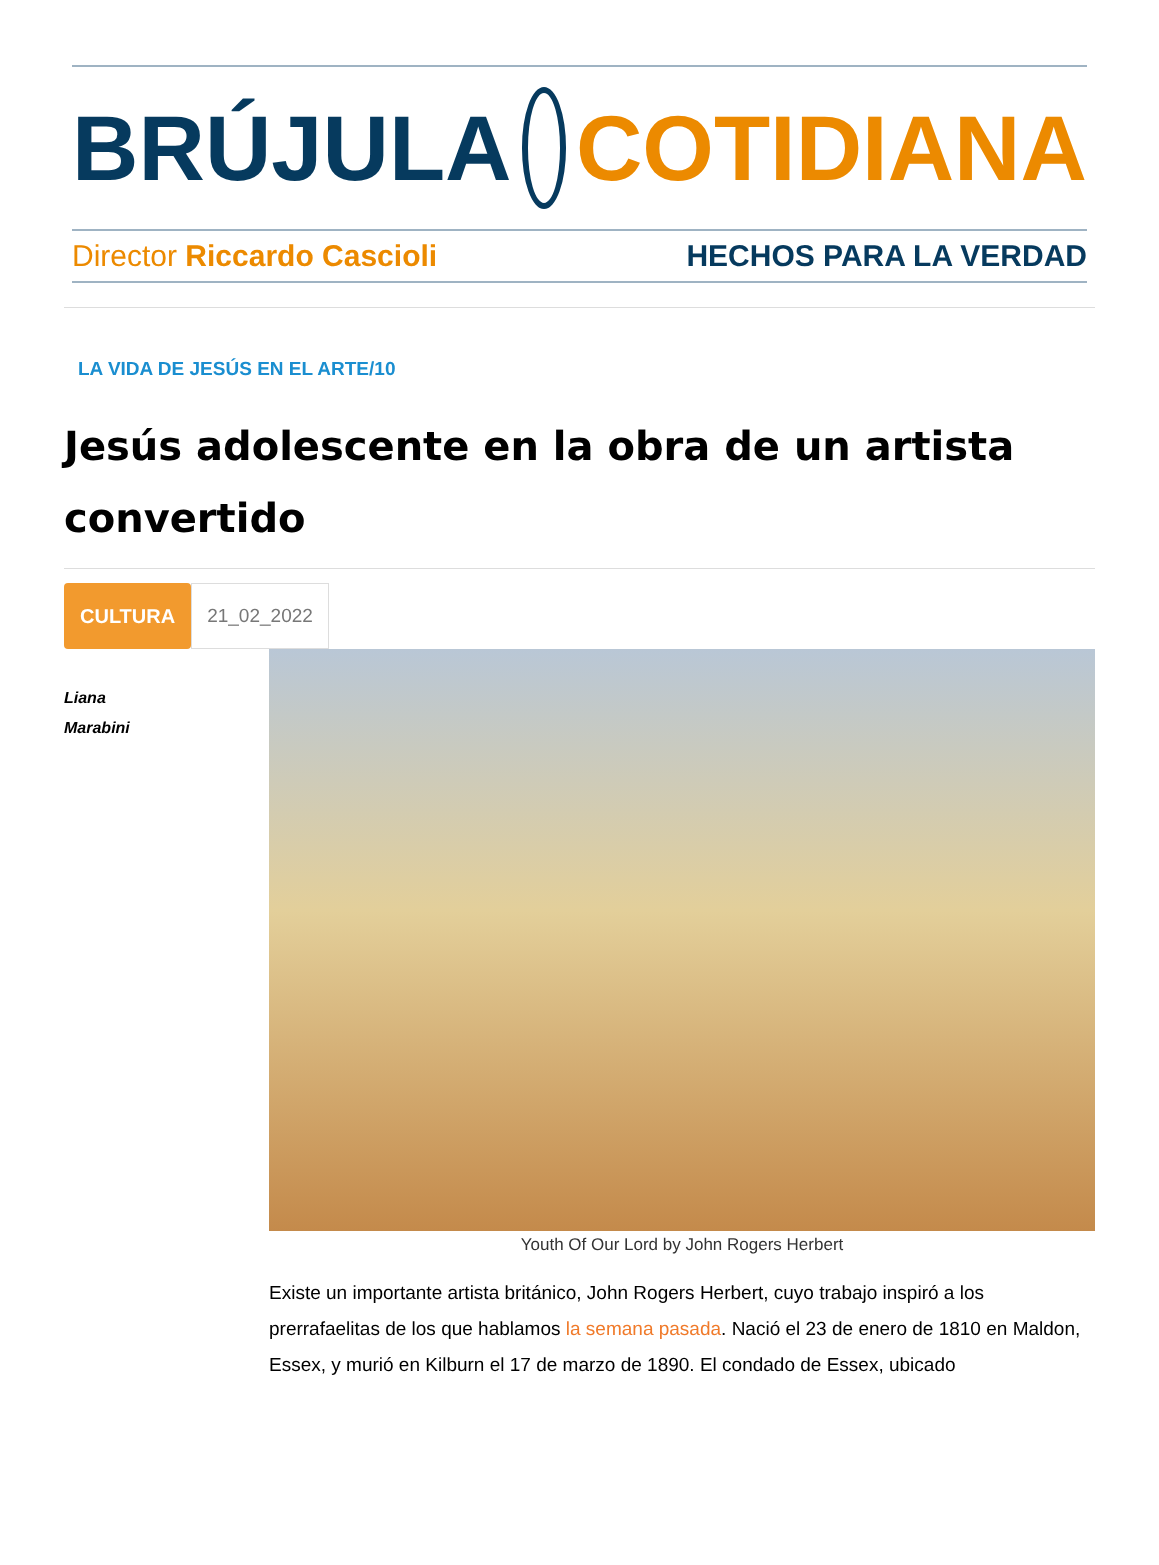BRÚJULA COTIDIANA
Director Riccardo Cascioli HECHOS PARA LA VERDAD
LA VIDA DE JESÚS EN EL ARTE/10
Jesús adolescente en la obra de un artista convertido
CULTURA 21_02_2022
Liana
Marabini
Youth Of Our Lord by John Rogers Herbert
Existe un importante artista británico, John Rogers Herbert, cuyo trabajo inspiró a los prerrafaelitas de los que hablamos la semana pasada. Nació el 23 de enero de 1810 en Maldon, Essex, y murió en Kilburn el 17 de marzo de 1890. El condado de Essex, ubicado